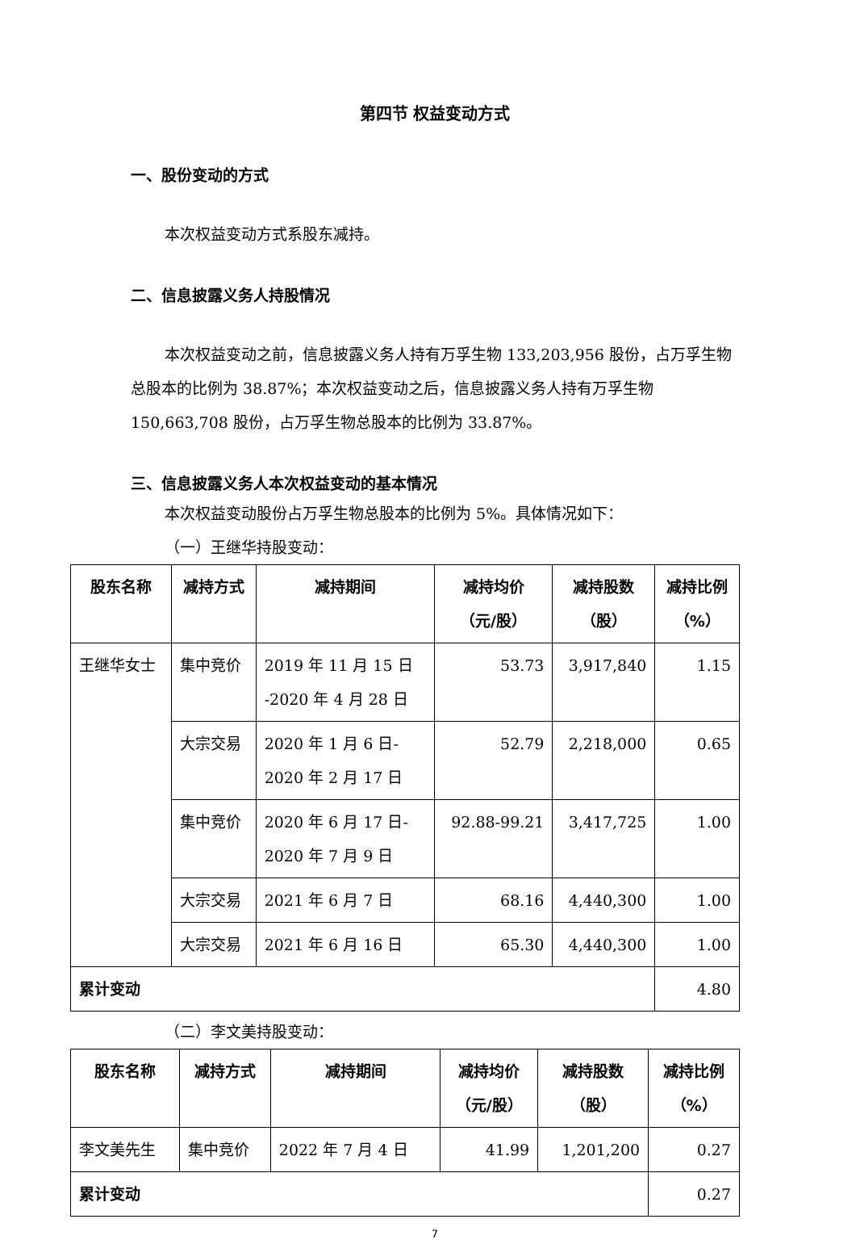第四节 权益变动方式
一、股份变动的方式
本次权益变动方式系股东减持。
二、信息披露义务人持股情况
本次权益变动之前，信息披露义务人持有万孚生物 133,203,956 股份，占万孚生物总股本的比例为 38.87%；本次权益变动之后，信息披露义务人持有万孚生物 150,663,708 股份，占万孚生物总股本的比例为 33.87%。
三、信息披露义务人本次权益变动的基本情况
本次权益变动股份占万孚生物总股本的比例为 5%。具体情况如下：
（一）王继华持股变动：
| 股东名称 | 减持方式 | 减持期间 | 减持均价 （元/股） | 减持股数 （股） | 减持比例 （%） |
| --- | --- | --- | --- | --- | --- |
| 王继华女士 | 集中竞价 | 2019 年 11 月 15 日 -2020 年 4 月 28 日 | 53.73 | 3,917,840 | 1.15 |
| | 大宗交易 | 2020 年 1 月 6 日- 2020 年 2 月 17 日 | 52.79 | 2,218,000 | 0.65 |
| | 集中竞价 | 2020 年 6 月 17 日- 2020 年 7 月 9 日 | 92.88-99.21 | 3,417,725 | 1.00 |
| | 大宗交易 | 2021 年 6 月 7 日 | 68.16 | 4,440,300 | 1.00 |
| | 大宗交易 | 2021 年 6 月 16 日 | 65.30 | 4,440,300 | 1.00 |
| 累计变动 | | | | | 4.80 |
（二）李文美持股变动：
| 股东名称 | 减持方式 | 减持期间 | 减持均价 （元/股） | 减持股数 （股） | 减持比例 （%） |
| --- | --- | --- | --- | --- | --- |
| 李文美先生 | 集中竞价 | 2022 年 7 月 4 日 | 41.99 | 1,201,200 | 0.27 |
| 累计变动 | | | | | 0.27 |
7